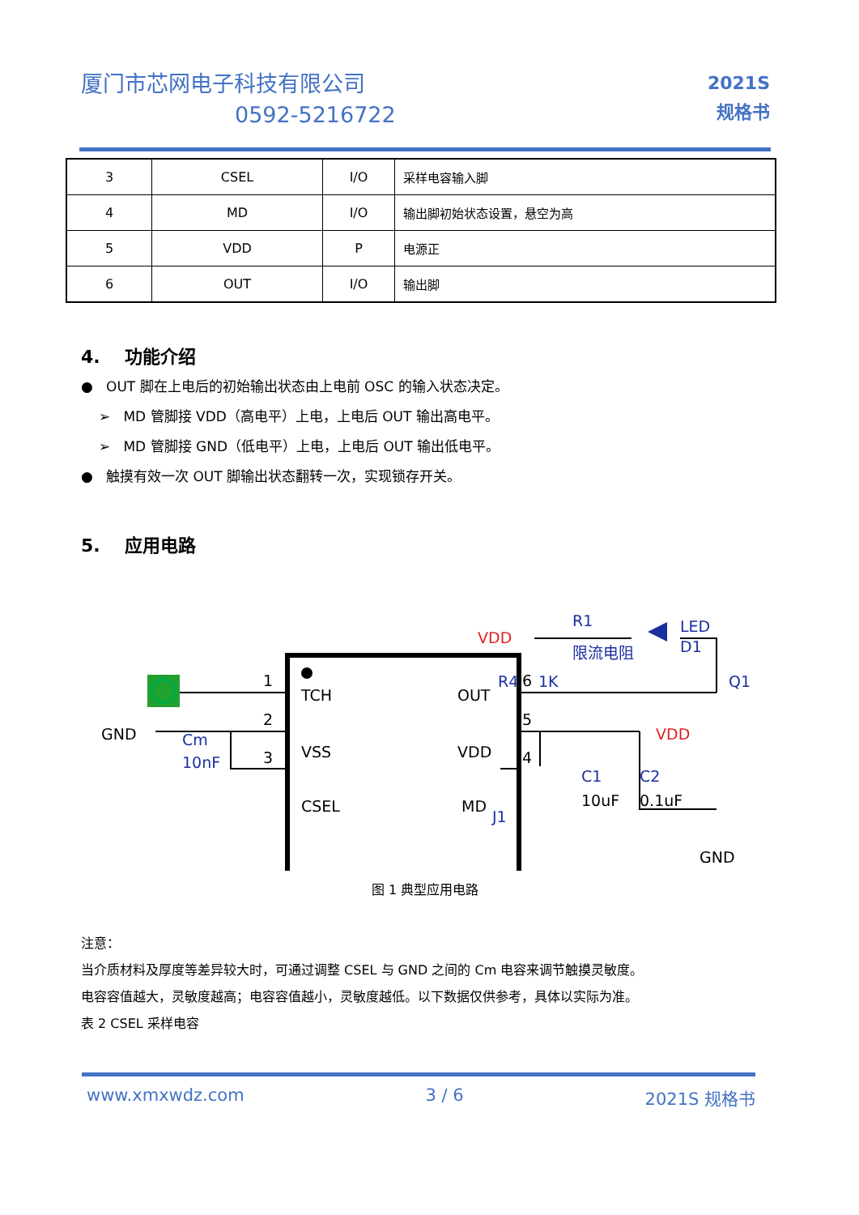厦门市芯网电子科技有限公司
0592-5216722
2021S
规格书
| 3 | CSEL | I/O | 采样电容输入脚 |
| 4 | MD | I/O | 输出脚初始状态设置，悬空为高 |
| 5 | VDD | P | 电源正 |
| 6 | OUT | I/O | 输出脚 |
4. 功能介绍
● OUT 脚在上电后的初始输出状态由上电前 OSC 的输入状态决定。
➢ MD 管脚接 VDD（高电平）上电，上电后 OUT 输出高电平。
➢ MD 管脚接 GND（低电平）上电，上电后 OUT 输出低电平。
● 触摸有效一次 OUT 脚输出状态翻转一次，实现锁存开关。
5. 应用电路
TCH
VSS
CSEL
OUT
VDD
MD
GND
Cm
10nF
1
2
3
6
5
4
VDD
R1
限流电阻
LED
D1
R4
1K
Q1
VDD
C1
10uF
C2
0.1uF
J1
GND
图 1 典型应用电路
注意：
当介质材料及厚度等差异较大时，可通过调整 CSEL 与 GND 之间的 Cm 电容来调节触摸灵敏度。
电容容值越大，灵敏度越高；电容容值越小，灵敏度越低。以下数据仅供参考，具体以实际为准。
表 2 CSEL 采样电容
www.xmxwdz.com 3 / 6 2021S 规格书